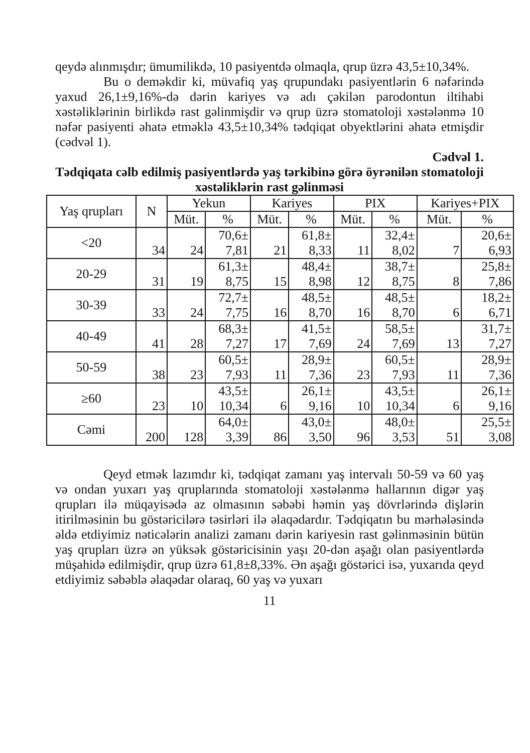qeydə alınmışdır; ümumilikdə, 10 pasiyentdə olmaqla, qrup üzrə 43,5±10,34%.
Bu o deməkdir ki, müvafiq yaş qrupundakı pasiyentlərin 6 nəfərində yaxud 26,1±9,16%-də dərin kariyes və adı çəkilən parodontun iltihabi xəstəliklərinin birlikdə rast gəlinmişdir və qrup üzrə stomatoloji xəstələnmə 10 nəfər pasiyenti əhatə etməklə 43,5±10,34% tədqiqat obyektlərini əhatə etmişdir (cədvəl 1).
Cədvəl 1.
Tədqiqata cəlb edilmiş pasiyentlərdə yaş tərkibinə görə öyrənilən stomatoloji xəstəliklərin rast gəlinməsi
| Yaş qrupları | N | Yekun | | Kariyes | | PIX | | Kariyes+PIX | |
| --- | --- | --- | --- | --- | --- | --- | --- | --- | --- |
| | | Müt. | % | Müt. | % | Müt. | % | Müt. | % |
| <20 | 34 | 24 | 70,6± 7,81 | 21 | 61,8± 8,33 | 11 | 32,4± 8,02 | 7 | 20,6± 6,93 |
| 20-29 | 31 | 19 | 61,3± 8,75 | 15 | 48,4± 8,98 | 12 | 38,7± 8,75 | 8 | 25,8± 7,86 |
| 30-39 | 33 | 24 | 72,7± 7,75 | 16 | 48,5± 8,70 | 16 | 48,5± 8,70 | 6 | 18,2± 6,71 |
| 40-49 | 41 | 28 | 68,3± 7,27 | 17 | 41,5± 7,69 | 24 | 58,5± 7,69 | 13 | 31,7± 7,27 |
| 50-59 | 38 | 23 | 60,5± 7,93 | 11 | 28,9± 7,36 | 23 | 60,5± 7,93 | 11 | 28,9± 7,36 |
| ≥60 | 23 | 10 | 43,5± 10,34 | 6 | 26,1± 9,16 | 10 | 43,5± 10,34 | 6 | 26,1± 9,16 |
| Cəmi | 200 | 128 | 64,0± 3,39 | 86 | 43,0± 3,50 | 96 | 48,0± 3,53 | 51 | 25,5± 3,08 |
Qeyd etmək lazımdır ki, tədqiqat zamanı yaş intervalı 50-59 və 60 yaş və ondan yuxarı yaş qruplarında stomatoloji xəstələnmə hallarının digər yaş qrupları ilə müqayisədə az olmasının səbəbi həmin yaş dövrlərində dişlərin itirilməsinin bu göstəricilərə təsirləri ilə əlaqədardır. Tədqiqatın bu mərhələsində əldə etdiyimiz nəticələrin analizi zamanı dərin kariyesin rast gəlinməsinin bütün yaş qrupları üzrə ən yüksək göstəricisinin yaşı 20-dən aşağı olan pasiyentlərdə müşahidə edilmişdir, qrup üzrə 61,8±8,33%. Ən aşağı göstərici isə, yuxarıda qeyd etdiyimiz səbəblə əlaqədar olaraq, 60 yaş və yuxarı
11